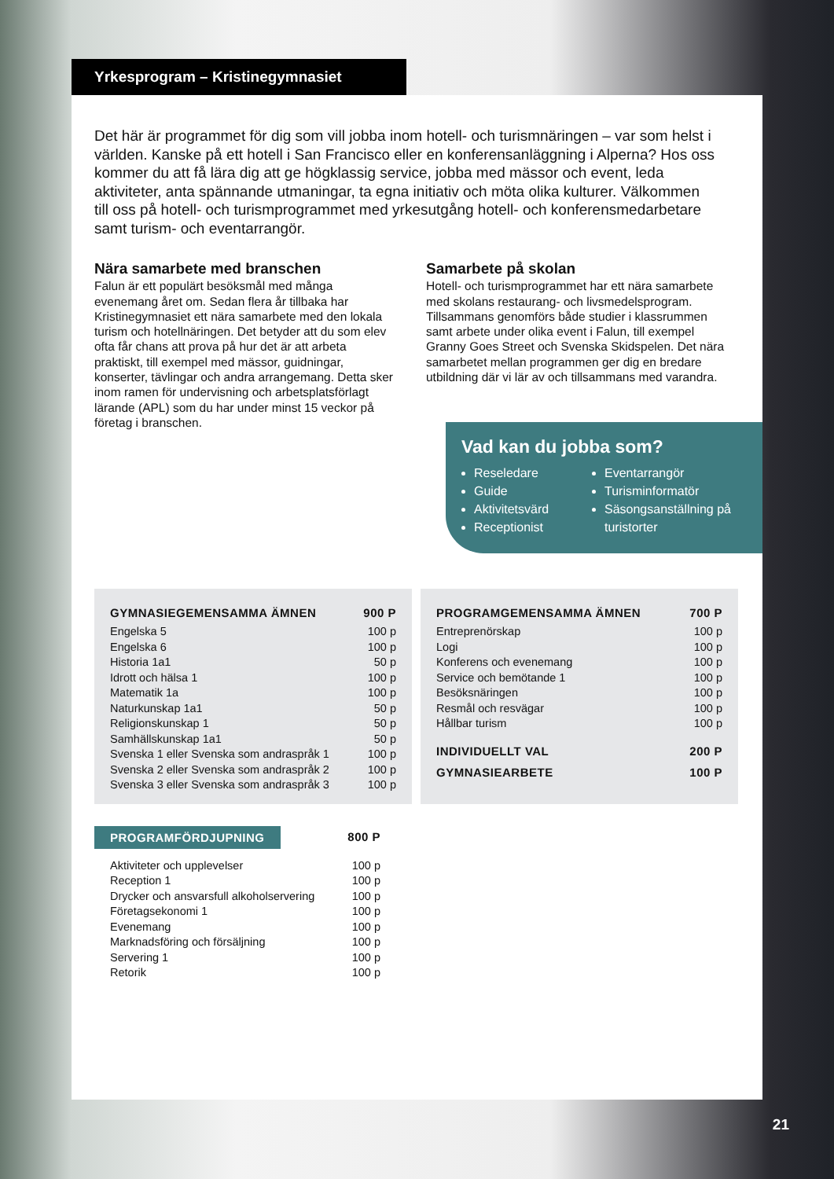Yrkesprogram – Kristinegymnasiet
Det här är programmet för dig som vill jobba inom hotell- och turismnäringen – var som helst i världen. Kanske på ett hotell i San Francisco eller en konferensanläggning i Alperna? Hos oss kommer du att få lära dig att ge högklassig service, jobba med mässor och event, leda aktiviteter, anta spännande utmaningar, ta egna initiativ och möta olika kulturer. Välkommen till oss på hotell- och turismprogrammet med yrkesutgång hotell- och konferensmedarbetare samt turism- och eventarrangör.
Nära samarbete med branschen
Falun är ett populärt besöksmål med många evenemang året om. Sedan flera år tillbaka har Kristinegymnasiet ett nära samarbete med den lokala turism och hotellnäringen. Det betyder att du som elev ofta får chans att prova på hur det är att arbeta praktiskt, till exempel med mässor, guidningar, konserter, tävlingar och andra arrangemang. Detta sker inom ramen för undervisning och arbetsplatsförlagt lärande (APL) som du har under minst 15 veckor på företag i branschen.
Samarbete på skolan
Hotell- och turismprogrammet har ett nära samarbete med skolans restaurang- och livsmedelsprogram. Tillsammans genomförs både studier i klassrummen samt arbete under olika event i Falun, till exempel Granny Goes Street och Svenska Skidspelen. Det nära samarbetet mellan programmen ger dig en bredare utbildning där vi lär av och tillsammans med varandra.
Vad kan du jobba som?
Reseledare
Guide
Aktivitetsvärd
Receptionist
Eventarrangör
Turisminformatör
Säsongsanställning på turistorter
| GYMNASIEGEMENSAMMA ÄMNEN | 900 P |
| --- | --- |
| Engelska 5 | 100 p |
| Engelska 6 | 100 p |
| Historia 1a1 | 50 p |
| Idrott och hälsa 1 | 100 p |
| Matematik 1a | 100 p |
| Naturkunskap 1a1 | 50 p |
| Religionskunskap 1 | 50 p |
| Samhällskunskap 1a1 | 50 p |
| Svenska 1 eller Svenska som andraspråk 1 | 100 p |
| Svenska 2 eller Svenska som andraspråk 2 | 100 p |
| Svenska 3 eller Svenska som andraspråk 3 | 100 p |
| PROGRAMGEMENSAMMA ÄMNEN | 700 P |
| --- | --- |
| Entreprenörskap | 100 p |
| Logi | 100 p |
| Konferens och evenemang | 100 p |
| Service och bemötande 1 | 100 p |
| Besöksnäringen | 100 p |
| Resmål och resvägar | 100 p |
| Hållbar turism | 100 p |
| INDIVIDUELLT VAL | 200 P |
| GYMNASIEARBETE | 100 P |
| PROGRAMFÖRDJUPNING | 800 P |
| --- | --- |
| Aktiviteter och upplevelser | 100 p |
| Reception 1 | 100 p |
| Drycker och ansvarsfull alkoholservering | 100 p |
| Företagsekonomi 1 | 100 p |
| Evenemang | 100 p |
| Marknadsföring och försäljning | 100 p |
| Servering 1 | 100 p |
| Retorik | 100 p |
21